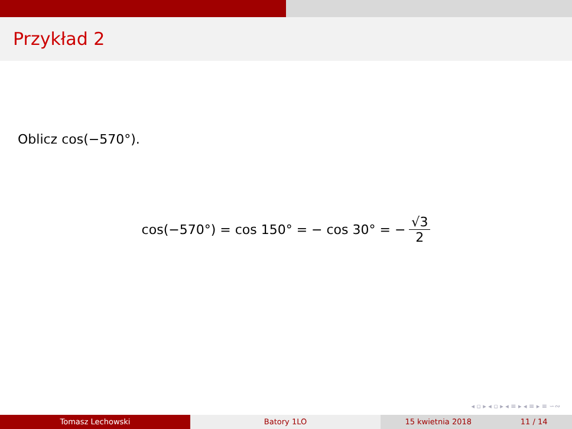Przykład 2
Oblicz cos(−570°).
cos(−570°) = cos 150° = − cos 30° = − √3 2
◂ ▫ ▸ ◂ ▫ ▸ ◂ ≡ ▸ ◂ ≡ ▸ ≡ ∽∾
Tomasz Lechowski Batory 1LO 15 kwietnia 2018 11 / 14